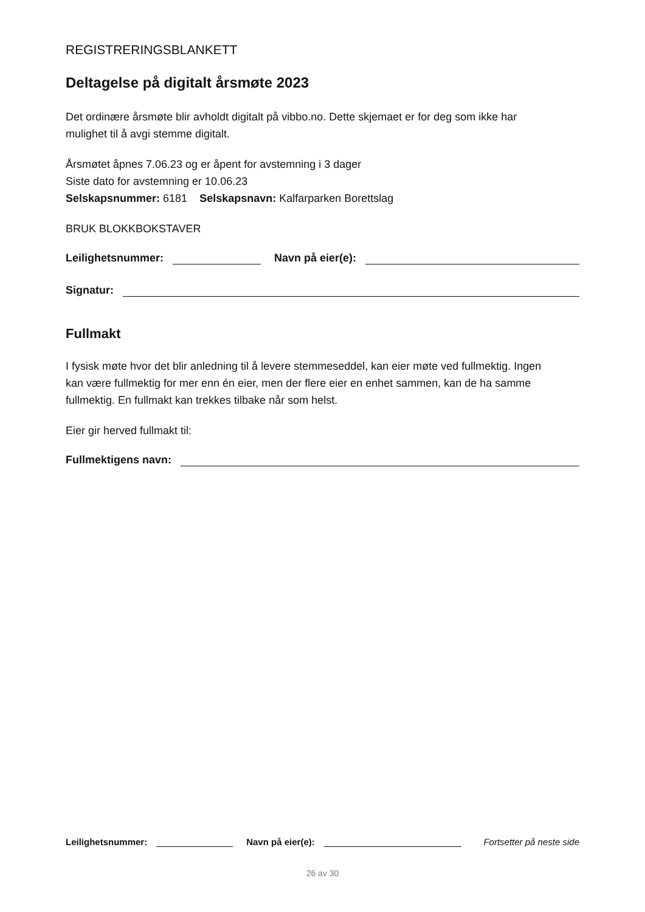REGISTRERINGSBLANKETT
Deltagelse på digitalt årsmøte 2023
Det ordinære årsmøte blir avholdt digitalt på vibbo.no. Dette skjemaet er for deg som ikke har mulighet til å avgi stemme digitalt.
Årsmøtet åpnes 7.06.23 og er åpent for avstemning i 3 dager
Siste dato for avstemning er 10.06.23
Selskapsnummer: 6181 Selskapsnavn: Kalfarparken Borettslag
BRUK BLOKKBOKSTAVER
Leilighetsnummer:
Navn på eier(e):
Signatur:
Fullmakt
I fysisk møte hvor det blir anledning til å levere stemmeseddel, kan eier møte ved fullmektig. Ingen kan være fullmektig for mer enn én eier, men der flere eier en enhet sammen, kan de ha samme fullmektig. En fullmakt kan trekkes tilbake når som helst.
Eier gir herved fullmakt til:
Fullmektigens navn:
Leilighetsnummer:
Navn på eier(e):
Fortsetter på neste side
26 av 30